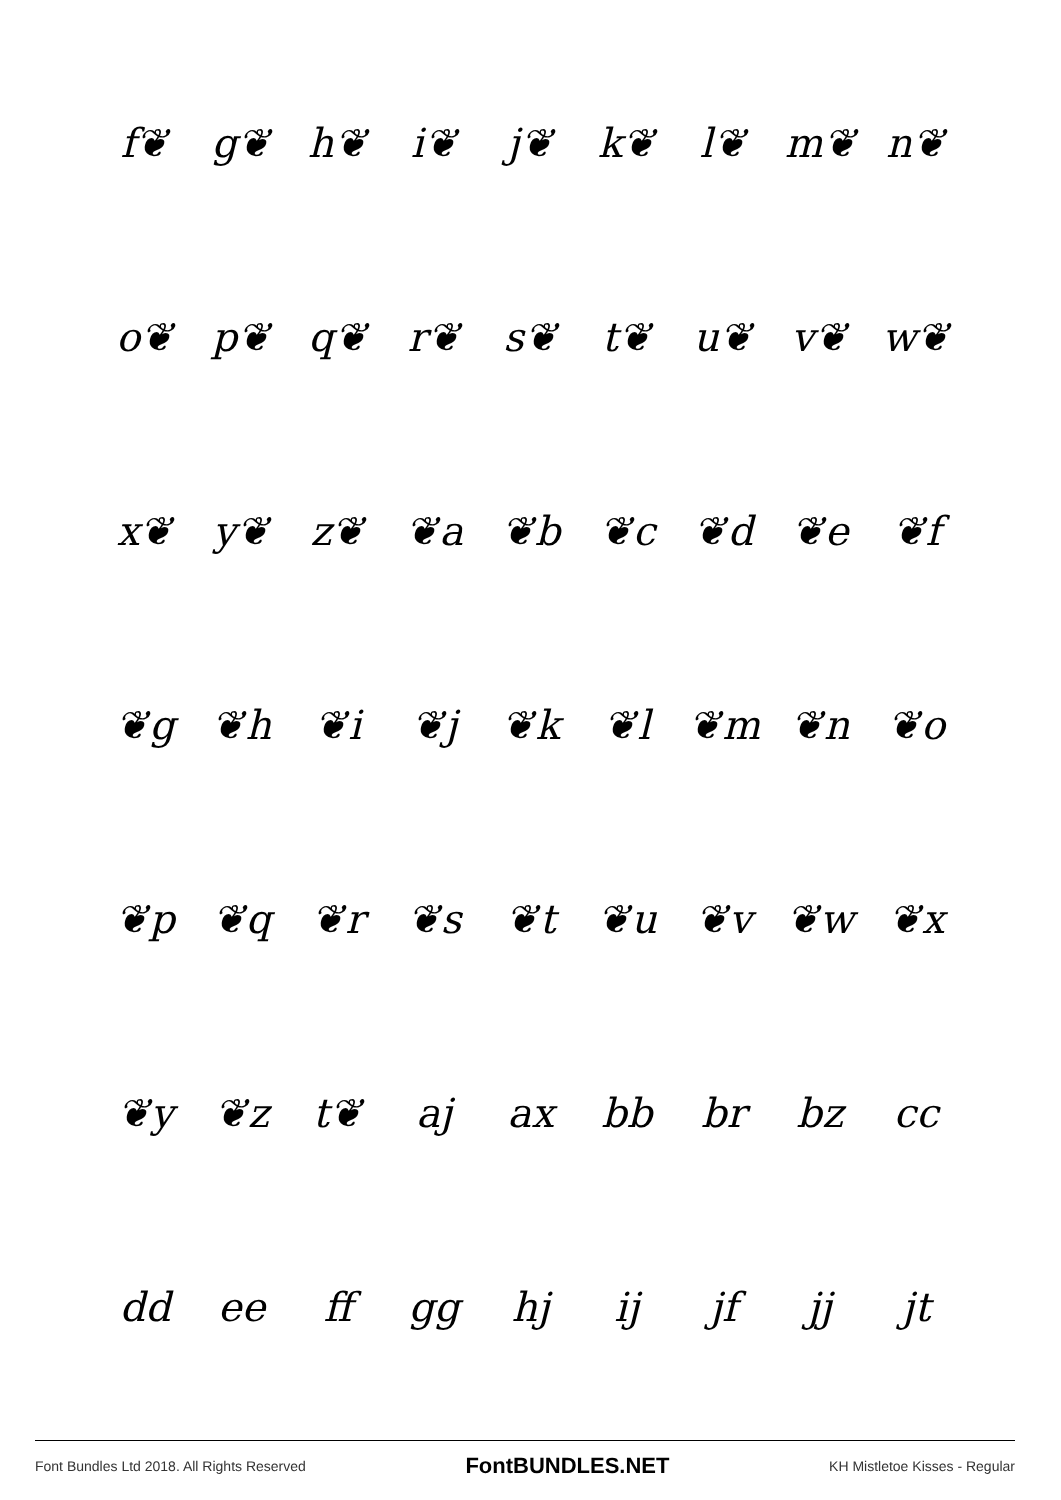f❦ g❦ h❦ i❦ j❦ k❦ l❦ m❦ n❦
o❦ p❦ q❦ r❦ s❦ t❦ u❦ v❦ w❦
x❦ y❦ z❦ ❦a ❦b ❦c ❦d ❦e ❦f
❦g ❦h ❦i ❦j ❦k ❦l ❦m ❦n ❦o
❦p ❦q ❦r ❦s ❦t ❦u ❦v ❦w ❦x
❦y ❦z t❦ aj ax bb br bz cc
dd ee ff gg hj ij jf jj jt
Font Bundles Ltd 2018. All Rights Reserved FontBUNDLES.NET KH Mistletoe Kisses - Regular